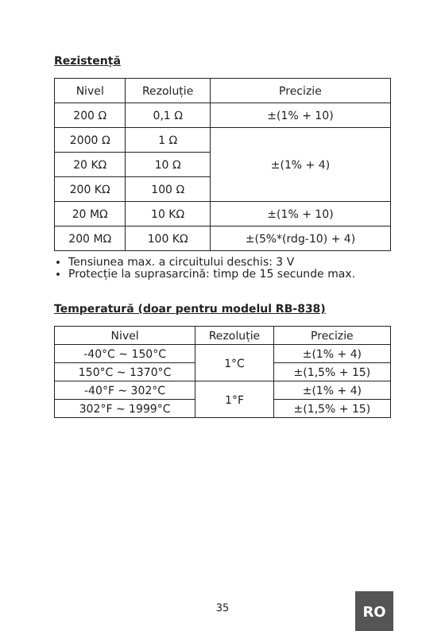Rezistență
| Nivel | Rezoluție | Precizie |
| 200 Ω | 0,1 Ω | ±(1% + 10) |
| 2000 Ω | 1 Ω | ±(1% + 4) |
| 20 KΩ | 10 Ω | |
| 200 KΩ | 100 Ω | |
| 20 MΩ | 10 KΩ | ±(1% + 10) |
| 200 MΩ | 100 KΩ | ±(5%*(rdg-10) + 4) |
Tensiunea max. a circuitului deschis: 3 V
Protecție la suprasarcină: timp de 15 secunde max.
Temperatură (doar pentru modelul RB-838)
| Nivel | Rezoluție | Precizie |
| -40°C ~ 150°C | 1°C | ±(1% + 4) |
| 150°C ~ 1370°C | | ±(1,5% + 15) |
| -40°F ~ 302°C | 1°F | ±(1% + 4) |
| 302°F ~ 1999°C | | ±(1,5% + 15) |
35 RO